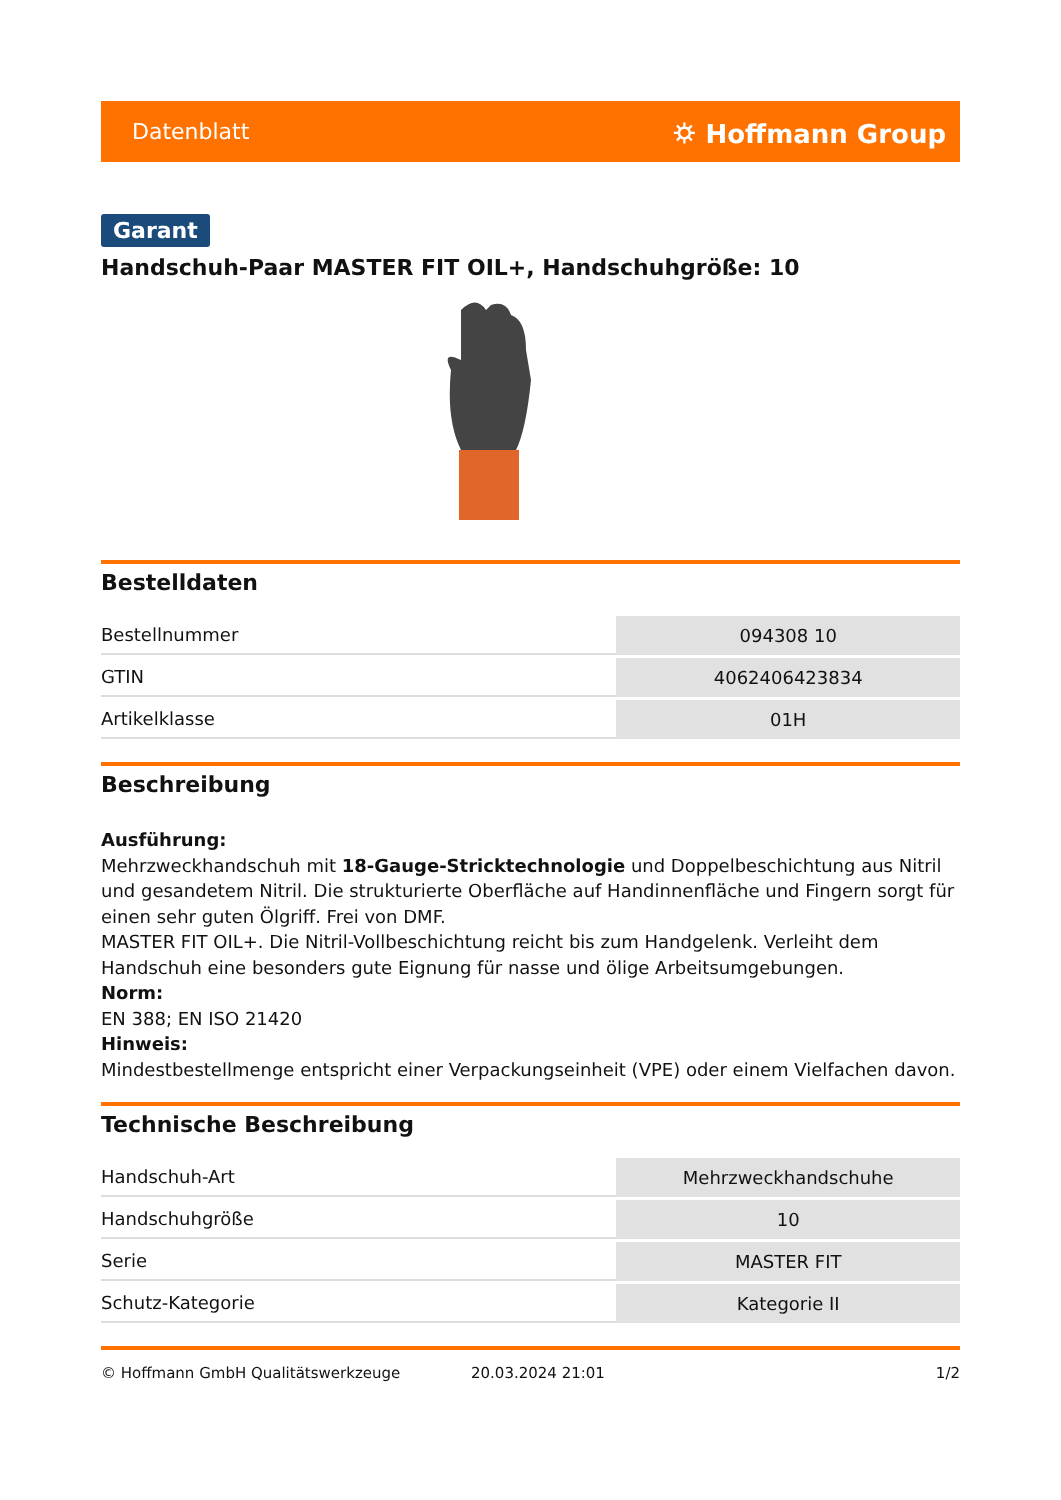Datenblatt ⛭ Hoffmann Group
Garant
Handschuh-Paar MASTER FIT OIL+, Handschuhgröße: 10
Bestelldaten
| Bestellnummer | 094308 10 |
| GTIN | 4062406423834 |
| Artikelklasse | 01H |
Beschreibung
Ausführung:
Mehrzweckhandschuh mit 18-Gauge-Stricktechnologie und Doppelbeschichtung aus Nitril und gesandetem Nitril. Die strukturierte Oberfläche auf Handinnenfläche und Fingern sorgt für einen sehr guten Ölgriff. Frei von DMF.
MASTER FIT OIL+. Die Nitril-Vollbeschichtung reicht bis zum Handgelenk. Verleiht dem Handschuh eine besonders gute Eignung für nasse und ölige Arbeitsumgebungen.
Norm:
EN 388; EN ISO 21420
Hinweis:
Mindestbestellmenge entspricht einer Verpackungseinheit (VPE) oder einem Vielfachen davon.
Technische Beschreibung
| Handschuh-Art | Mehrzweckhandschuhe |
| Handschuhgröße | 10 |
| Serie | MASTER FIT |
| Schutz-Kategorie | Kategorie II |
© Hoffmann GmbH Qualitätswerkzeuge 20.03.2024 21:01 1/2